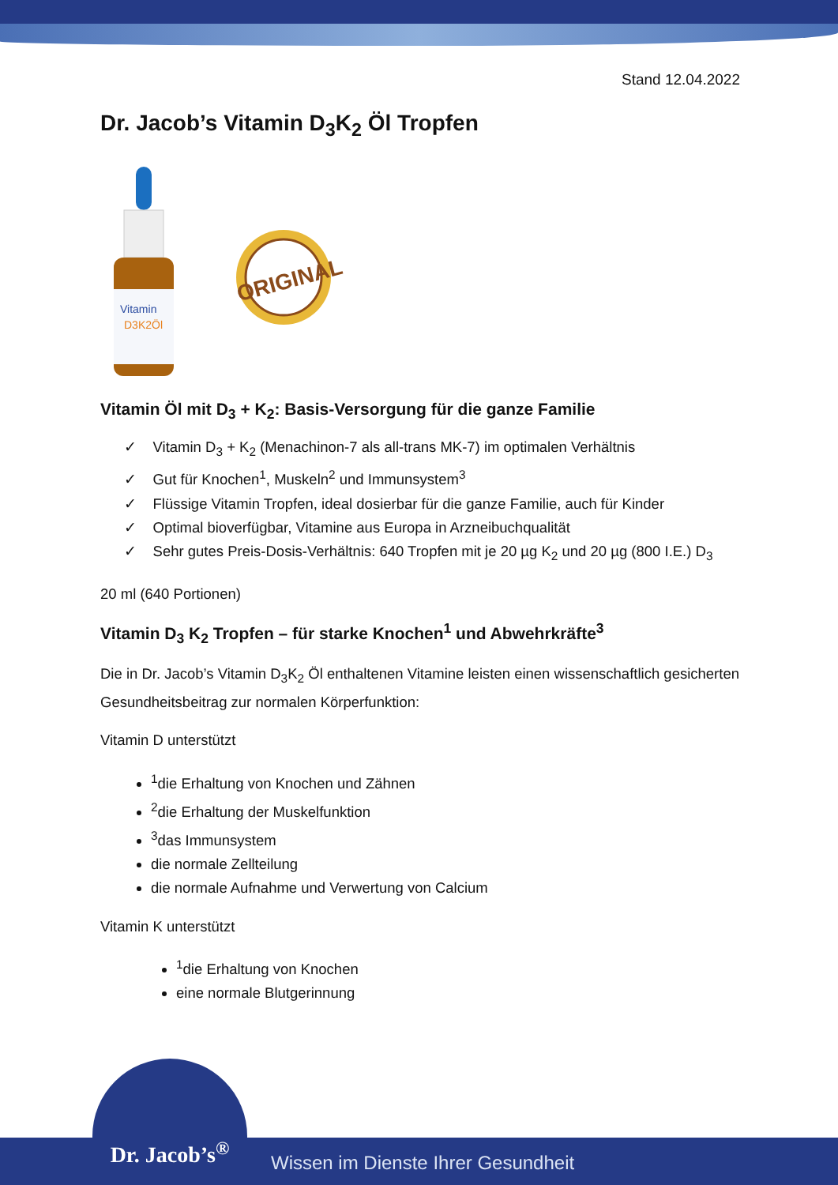Stand 12.04.2022
Dr. Jacob’s Vitamin D<sub>3</sub>K<sub>2</sub> Öl Tropfen
Vitamin
D3K2Öl
ORIGINAL
Vitamin Öl mit D<sub>3</sub> + K<sub>2</sub>: Basis-Versorgung für die ganze Familie
✓ Vitamin D<sub>3</sub> + K<sub>2</sub> (Menachinon-7 als all-trans MK-7) im optimalen Verhältnis
✓ Gut für Knochen<sup>1</sup>, Muskeln<sup>2</sup> und Immunsystem<sup>3</sup>
✓ Flüssige Vitamin Tropfen, ideal dosierbar für die ganze Familie, auch für Kinder
✓ Optimal bioverfügbar, Vitamine aus Europa in Arzneibuchqualität
✓ Sehr gutes Preis-Dosis-Verhältnis: 640 Tropfen mit je 20 µg K<sub>2</sub> und 20 µg (800 I.E.) D<sub>3</sub>
20 ml (640 Portionen)
Vitamin D<sub>3</sub> K<sub>2</sub> Tropfen – für starke Knochen<sup>1</sup> und Abwehrkräfte<sup>3</sup>
Die in Dr. Jacob’s Vitamin D<sub>3</sub>K<sub>2</sub> Öl enthaltenen Vitamine leisten einen wissenschaftlich gesicherten Gesundheitsbeitrag zur normalen Körperfunktion:
Vitamin D unterstützt
<sup>1</sup> die Erhaltung von Knochen und Zähnen
<sup>2</sup> die Erhaltung der Muskelfunktion
<sup>3</sup> das Immunsystem
die normale Zellteilung
die normale Aufnahme und Verwertung von Calcium
Vitamin K unterstützt
<sup>1</sup> die Erhaltung von Knochen
eine normale Blutgerinnung
Dr. Jacob’s<sup>®</sup>
Wissen im Dienste Ihrer Gesundheit